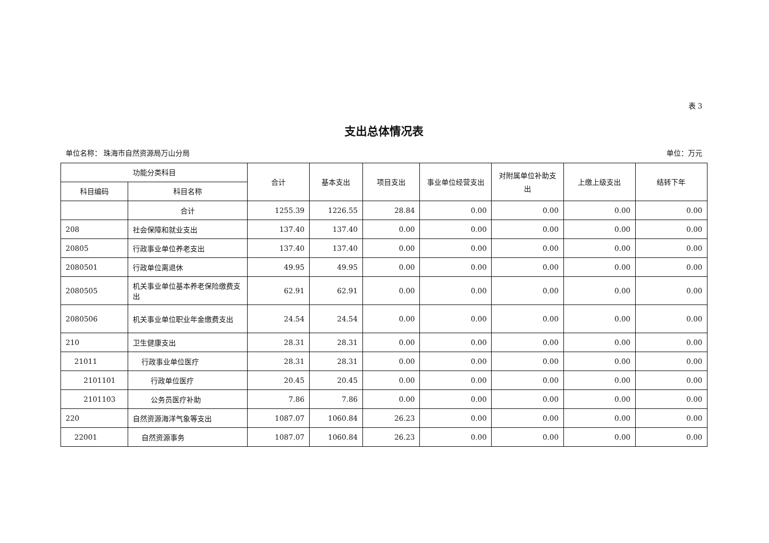表 3
支出总体情况表
单位名称： 珠海市自然资源局万山分局 单位：万元
| 功能分类科目 | | 合计 | 基本支出 | 项目支出 | 事业单位经营支出 | 对附属单位补助支出 | 上缴上级支出 | 结转下年 |
| --- | --- | --- | --- | --- | --- | --- | --- | --- |
| 科目编码 | 科目名称 | | | | | | | |
| | 合计 | 1255.39 | 1226.55 | 28.84 | 0.00 | 0.00 | 0.00 | 0.00 |
| 208 | 社会保障和就业支出 | 137.40 | 137.40 | 0.00 | 0.00 | 0.00 | 0.00 | 0.00 |
| 20805 | 行政事业单位养老支出 | 137.40 | 137.40 | 0.00 | 0.00 | 0.00 | 0.00 | 0.00 |
| 2080501 | 行政单位离退休 | 49.95 | 49.95 | 0.00 | 0.00 | 0.00 | 0.00 | 0.00 |
| 2080505 | 机关事业单位基本养老保险缴费支出 | 62.91 | 62.91 | 0.00 | 0.00 | 0.00 | 0.00 | 0.00 |
| 2080506 | 机关事业单位职业年金缴费支出 | 24.54 | 24.54 | 0.00 | 0.00 | 0.00 | 0.00 | 0.00 |
| 210 | 卫生健康支出 | 28.31 | 28.31 | 0.00 | 0.00 | 0.00 | 0.00 | 0.00 |
| 21011 | 行政事业单位医疗 | 28.31 | 28.31 | 0.00 | 0.00 | 0.00 | 0.00 | 0.00 |
| 2101101 | 行政单位医疗 | 20.45 | 20.45 | 0.00 | 0.00 | 0.00 | 0.00 | 0.00 |
| 2101103 | 公务员医疗补助 | 7.86 | 7.86 | 0.00 | 0.00 | 0.00 | 0.00 | 0.00 |
| 220 | 自然资源海洋气象等支出 | 1087.07 | 1060.84 | 26.23 | 0.00 | 0.00 | 0.00 | 0.00 |
| 22001 | 自然资源事务 | 1087.07 | 1060.84 | 26.23 | 0.00 | 0.00 | 0.00 | 0.00 |